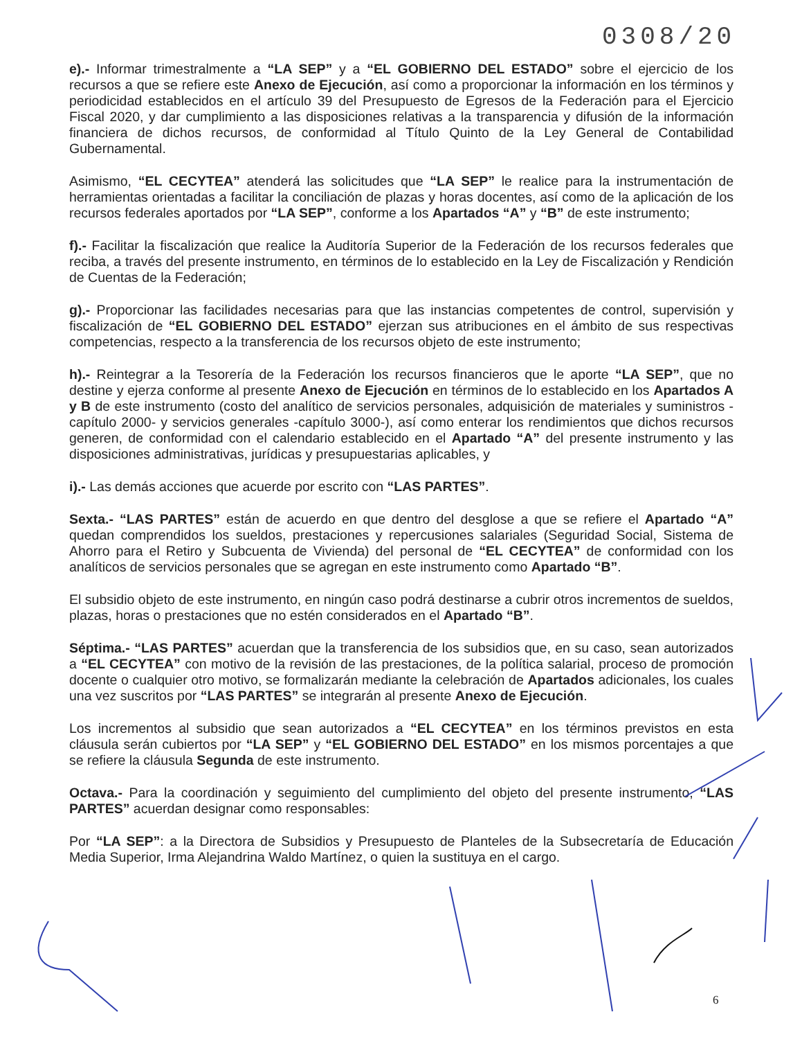0308/20
e).- Informar trimestralmente a “LA SEP” y a “EL GOBIERNO DEL ESTADO” sobre el ejercicio de los recursos a que se refiere este Anexo de Ejecución, así como a proporcionar la información en los términos y periodicidad establecidos en el artículo 39 del Presupuesto de Egresos de la Federación para el Ejercicio Fiscal 2020, y dar cumplimiento a las disposiciones relativas a la transparencia y difusión de la información financiera de dichos recursos, de conformidad al Título Quinto de la Ley General de Contabilidad Gubernamental.
Asimismo, “EL CECYTEA” atenderá las solicitudes que “LA SEP” le realice para la instrumentación de herramientas orientadas a facilitar la conciliación de plazas y horas docentes, así como de la aplicación de los recursos federales aportados por “LA SEP”, conforme a los Apartados “A” y “B” de este instrumento;
f).- Facilitar la fiscalización que realice la Auditoría Superior de la Federación de los recursos federales que reciba, a través del presente instrumento, en términos de lo establecido en la Ley de Fiscalización y Rendición de Cuentas de la Federación;
g).- Proporcionar las facilidades necesarias para que las instancias competentes de control, supervisión y fiscalización de “EL GOBIERNO DEL ESTADO” ejerzan sus atribuciones en el ámbito de sus respectivas competencias, respecto a la transferencia de los recursos objeto de este instrumento;
h).- Reintegrar a la Tesorería de la Federación los recursos financieros que le aporte “LA SEP”, que no destine y ejerza conforme al presente Anexo de Ejecución en términos de lo establecido en los Apartados A y B de este instrumento (costo del analítico de servicios personales, adquisición de materiales y suministros -capítulo 2000- y servicios generales -capítulo 3000-), así como enterar los rendimientos que dichos recursos generen, de conformidad con el calendario establecido en el Apartado “A” del presente instrumento y las disposiciones administrativas, jurídicas y presupuestarias aplicables, y
i).- Las demás acciones que acuerde por escrito con “LAS PARTES”.
Sexta.- “LAS PARTES” están de acuerdo en que dentro del desglose a que se refiere el Apartado “A” quedan comprendidos los sueldos, prestaciones y repercusiones salariales (Seguridad Social, Sistema de Ahorro para el Retiro y Subcuenta de Vivienda) del personal de “EL CECYTEA” de conformidad con los analíticos de servicios personales que se agregan en este instrumento como Apartado “B”.
El subsidio objeto de este instrumento, en ningún caso podrá destinarse a cubrir otros incrementos de sueldos, plazas, horas o prestaciones que no estén considerados en el Apartado “B”.
Séptima.- “LAS PARTES” acuerdan que la transferencia de los subsidios que, en su caso, sean autorizados a “EL CECYTEA” con motivo de la revisión de las prestaciones, de la política salarial, proceso de promoción docente o cualquier otro motivo, se formalizarán mediante la celebración de Apartados adicionales, los cuales una vez suscritos por “LAS PARTES” se integrarán al presente Anexo de Ejecución.
Los incrementos al subsidio que sean autorizados a “EL CECYTEA” en los términos previstos en esta cláusula serán cubiertos por “LA SEP” y “EL GOBIERNO DEL ESTADO” en los mismos porcentajes a que se refiere la cláusula Segunda de este instrumento.
Octava.- Para la coordinación y seguimiento del cumplimiento del objeto del presente instrumento, “LAS PARTES” acuerdan designar como responsables:
Por “LA SEP”: a la Directora de Subsidios y Presupuesto de Planteles de la Subsecretaría de Educación Media Superior, Irma Alejandrina Waldo Martínez, o quien la sustituya en el cargo.
6